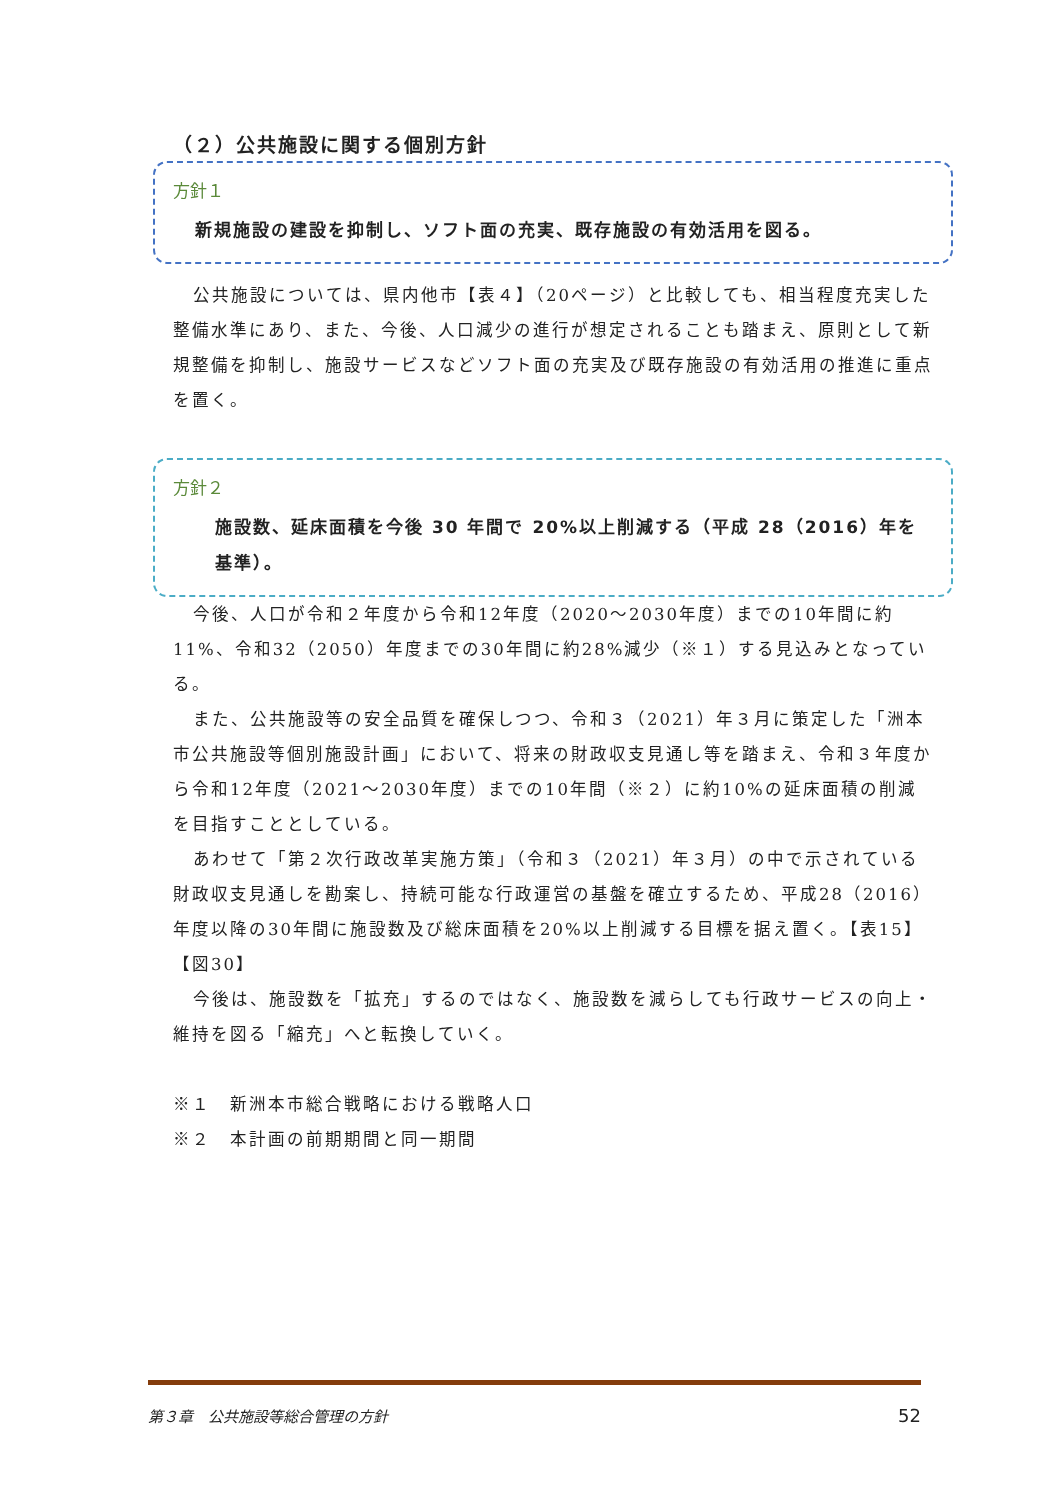（２）公共施設に関する個別方針
方針１
新規施設の建設を抑制し、ソフト面の充実、既存施設の有効活用を図る。
公共施設については、県内他市【表４】（20ページ）と比較しても、相当程度充実した整備水準にあり、また、今後、人口減少の進行が想定されることも踏まえ、原則として新規整備を抑制し、施設サービスなどソフト面の充実及び既存施設の有効活用の推進に重点を置く。
方針２
施設数、延床面積を今後 30 年間で 20%以上削減する（平成 28（2016）年を基準）。
今後、人口が令和２年度から令和12年度（2020～2030年度）までの10年間に約11%、令和32（2050）年度までの30年間に約28%減少（※１）する見込みとなっている。
また、公共施設等の安全品質を確保しつつ、令和３（2021）年３月に策定した「洲本市公共施設等個別施設計画」において、将来の財政収支見通し等を踏まえ、令和３年度から令和12年度（2021～2030年度）までの10年間（※２）に約10%の延床面積の削減を目指すこととしている。
あわせて「第２次行政改革実施方策」（令和３（2021）年３月）の中で示されている財政収支見通しを勘案し、持続可能な行政運営の基盤を確立するため、平成28（2016）年度以降の30年間に施設数及び総床面積を20%以上削減する目標を据え置く。【表15】【図30】
今後は、施設数を「拡充」するのではなく、施設数を減らしても行政サービスの向上・維持を図る「縮充」へと転換していく。
※１　新洲本市総合戦略における戦略人口
※２　本計画の前期期間と同一期間
第３章　公共施設等総合管理の方針 52